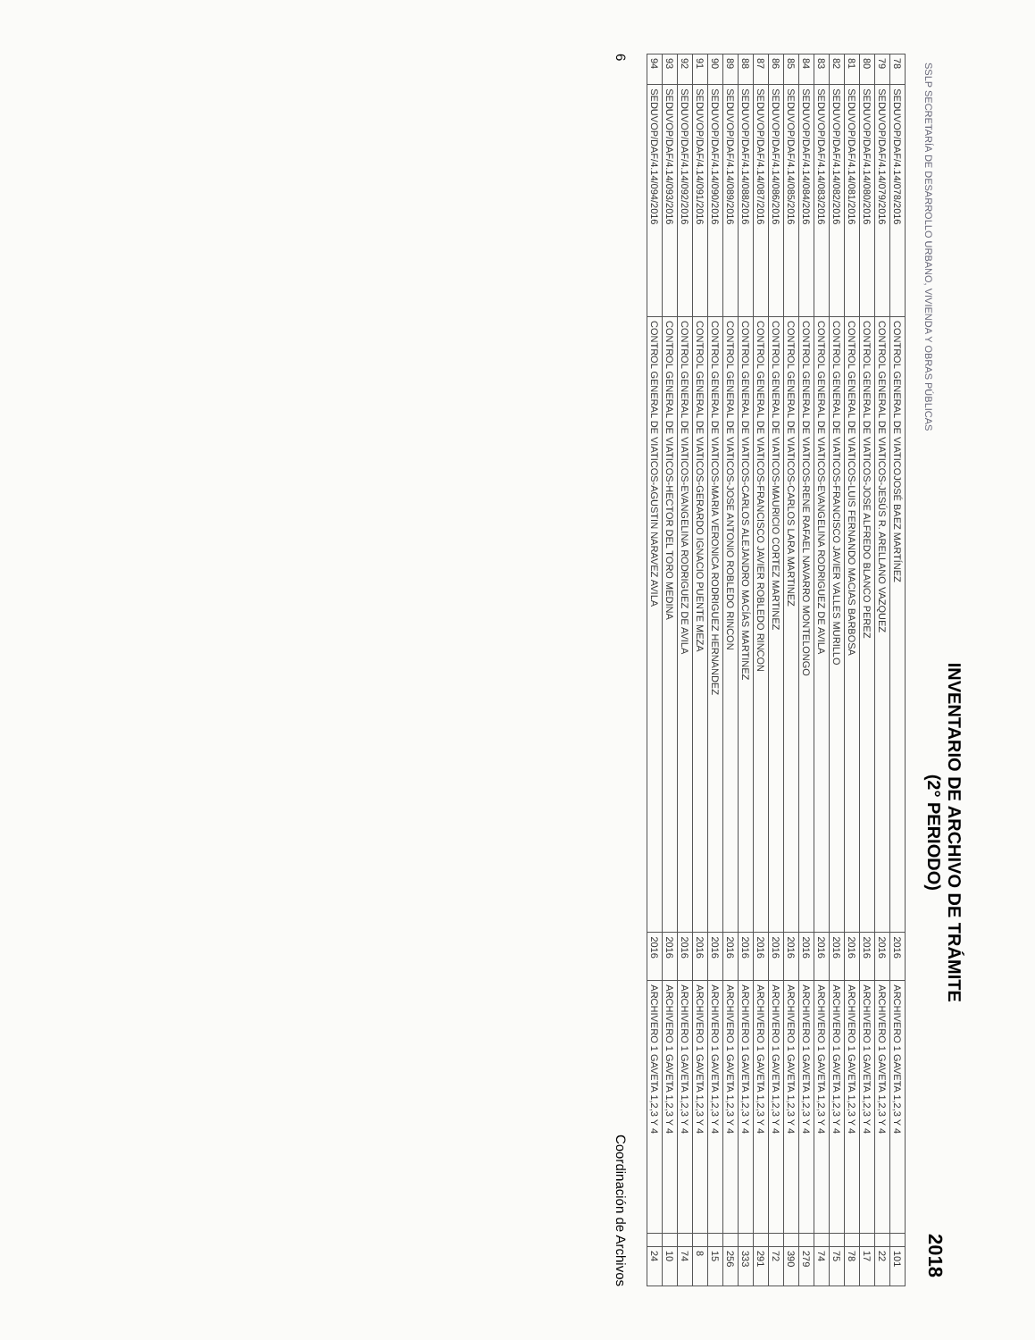SSLP SECRETARÍA DE DESARROLLO URBANO, VIVIENDA Y OBRAS PÚBLICAS
INVENTARIO DE ARCHIVO DE TRÁMITE
(2° PERIODO)
2018
| 78 | SEDUVOP/DAF/4.14/078/2016 | CONTROL GENERAL DE VIATICOJOSÉ BAEZ MARTÍNEZ | 2016 | ARCHIVERO 1 GAVETA 1,2,3 Y 4 | | 101 |
| 79 | SEDUVOP/DAF/4.14/079/2016 | CONTROL GENERAL DE VIATICOS-JESÚS R. ARELLANO VAZQUEZ | 2016 | ARCHIVERO 1 GAVETA 1,2,3 Y 4 | | 22 |
| 80 | SEDUVOP/DAF/4.14/080/2016 | CONTROL GENERAL DE VIATICOS-JOSE ALFREDO BLANCO PEREZ | 2016 | ARCHIVERO 1 GAVETA 1,2,3 Y 4 | | 17 |
| 81 | SEDUVOP/DAF/4.14/081/2016 | CONTROL GENERAL DE VIATICOS-LUIS FERNANDO MACIAS BARBOSA | 2016 | ARCHIVERO 1 GAVETA 1,2,3 Y 4 | | 78 |
| 82 | SEDUVOP/DAF/4.14/082/2016 | CONTROL GENERAL DE VIATICOS-FRANCISCO JAVIER VALLES MURILLO | 2016 | ARCHIVERO 1 GAVETA 1,2,3 Y 4 | | 75 |
| 83 | SEDUVOP/DAF/4.14/083/2016 | CONTROL GENERAL DE VIATICOS-EVANGELINA RODRIGUEZ DE AVILA | 2016 | ARCHIVERO 1 GAVETA 1,2,3 Y 4 | | 74 |
| 84 | SEDUVOP/DAF/4.14/084/2016 | CONTROL GENERAL DE VIATICOS-RENE RAFAEL NAVARRO MONTELONGO | 2016 | ARCHIVERO 1 GAVETA 1,2,3 Y 4 | | 279 |
| 85 | SEDUVOP/DAF/4.14/085/2016 | CONTROL GENERAL DE VIATICOS-CARLOS LARA MARTINEZ | 2016 | ARCHIVERO 1 GAVETA 1,2,3 Y 4 | | 390 |
| 86 | SEDUVOP/DAF/4.14/086/2016 | CONTROL GENERAL DE VIATICOS-MAURICIO CORTEZ MARTINEZ | 2016 | ARCHIVERO 1 GAVETA 1,2,3 Y 4 | | 72 |
| 87 | SEDUVOP/DAF/4.14/087/2016 | CONTROL GENERAL DE VIATICOS-FRANCISCO JAVIER ROBLEDO RINCON | 2016 | ARCHIVERO 1 GAVETA 1,2,3 Y 4 | | 291 |
| 88 | SEDUVOP/DAF/4.14/088/2016 | CONTROL GENERAL DE VIATICOS-CARLOS ALEJANDRO MACÍAS MARTINEZ | 2016 | ARCHIVERO 1 GAVETA 1,2,3 Y 4 | | 333 |
| 89 | SEDUVOP/DAF/4.14/089/2016 | CONTROL GENERAL DE VIATICOS-JOSE ANTONIO ROBLEDO RINCON | 2016 | ARCHIVERO 1 GAVETA 1,2,3 Y 4 | | 256 |
| 90 | SEDUVOP/DAF/4.14/090/2016 | CONTROL GENERAL DE VIATICOS-MARIA VERONICA RODRIGUEZ HERNANDEZ | 2016 | ARCHIVERO 1 GAVETA 1,2,3 Y 4 | | 15 |
| 91 | SEDUVOP/DAF/4.14/091/2016 | CONTROL GENERAL DE VIATICOS-GERARDO IGNACIO PUENTE MEZA | 2016 | ARCHIVERO 1 GAVETA 1,2,3 Y 4 | | 8 |
| 92 | SEDUVOP/DAF/4.14/092/2016 | CONTROL GENERAL DE VIATICOS-EVANGELINA RODRIGUEZ DE AVILA | 2016 | ARCHIVERO 1 GAVETA 1,2,3 Y 4 | | 74 |
| 93 | SEDUVOP/DAF/4.14/093/2016 | CONTROL GENERAL DE VIATICOS-HECTOR DEL TORO MEDINA | 2016 | ARCHIVERO 1 GAVETA 1,2,3 Y 4 | | 10 |
| 94 | SEDUVOP/DAF/4.14/094/2016 | CONTROL GENERAL DE VIATICOS-AGUSTIN NARAVEZ AVILA | 2016 | ARCHIVERO 1 GAVETA 1,2,3 Y 4 | | 24 |
6 Coordinación de Archivos